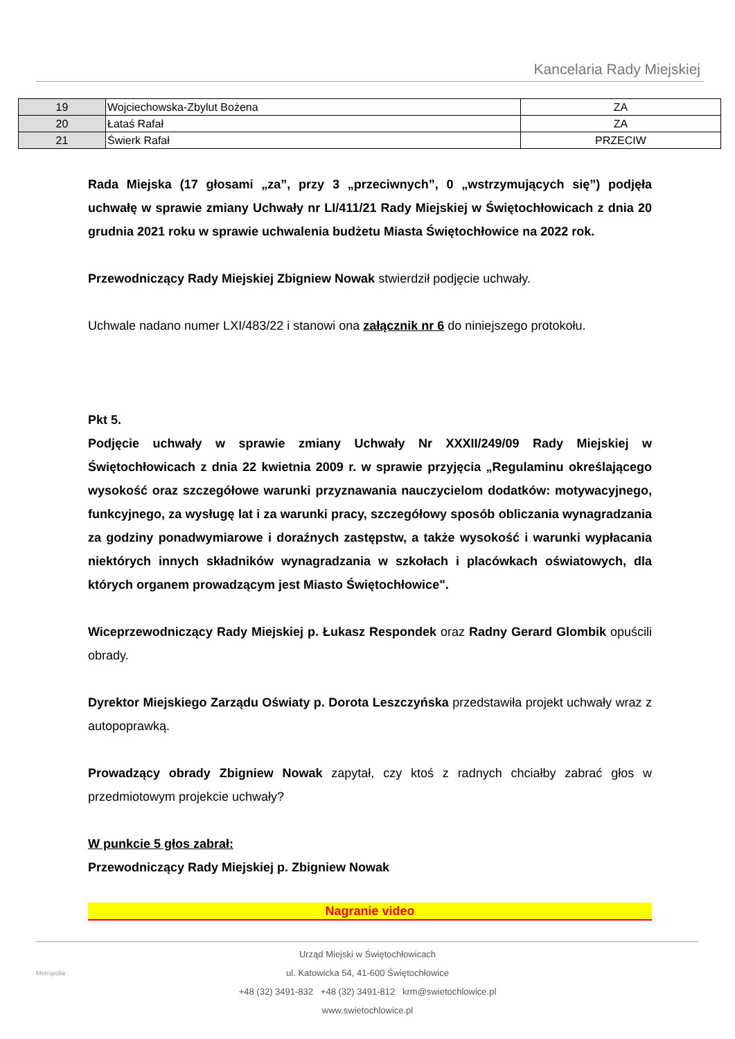Kancelaria Rady Miejskiej
| 19 | Wojciechowska-Zbylut Bożena | ZA |
| 20 | Łataś Rafał | ZA |
| 21 | Świerk Rafał | PRZECIW |
Rada Miejska (17 głosami „za”, przy 3 „przeciwnych”, 0 „wstrzymujących się”) podjęła uchwałę w sprawie zmiany Uchwały nr LI/411/21 Rady Miejskiej w Świętochłowicach z dnia 20 grudnia 2021 roku w sprawie uchwalenia budżetu Miasta Świętochłowice na 2022 rok.
Przewodniczący Rady Miejskiej Zbigniew Nowak stwierdził podjęcie uchwały.
Uchwale nadano numer LXI/483/22 i stanowi ona załącznik nr 6 do niniejszego protokołu.
Pkt 5.
Podjęcie uchwały w sprawie zmiany Uchwały Nr XXXII/249/09 Rady Miejskiej w Świętochłowicach z dnia 22 kwietnia 2009 r. w sprawie przyjęcia „Regulaminu określającego wysokość oraz szczegółowe warunki przyznawania nauczycielom dodatków: motywacyjnego, funkcyjnego, za wysługę lat i za warunki pracy, szczegółowy sposób obliczania wynagradzania za godziny ponadwymiarowe i doraźnych zastępstw, a także wysokość i warunki wypłacania niektórych innych składników wynagradzania w szkołach i placówkach oświatowych, dla których organem prowadzącym jest Miasto Świętochłowice".
Wiceprzewodniczący Rady Miejskiej p. Łukasz Respondek oraz Radny Gerard Glombik opuścili obrady.
Dyrektor Miejskiego Zarządu Oświaty p. Dorota Leszczyńska przedstawiła projekt uchwały wraz z autopoprawką.
Prowadzący obrady Zbigniew Nowak zapytał, czy ktoś z radnych chciałby zabrać głos w przedmiotowym projekcie uchwały?
W punkcie 5 głos zabrał:
Przewodniczący Rady Miejskiej p. Zbigniew Nowak
Nagranie video
Urząd Miejski w Świętochłowicach
ul. Katowicka 54, 41-600 Świętochłowice
+48 (32) 3491-832 +48 (32) 3491-812 krm@swietochlowice.pl
www.swietochlowice.pl
Metropolia